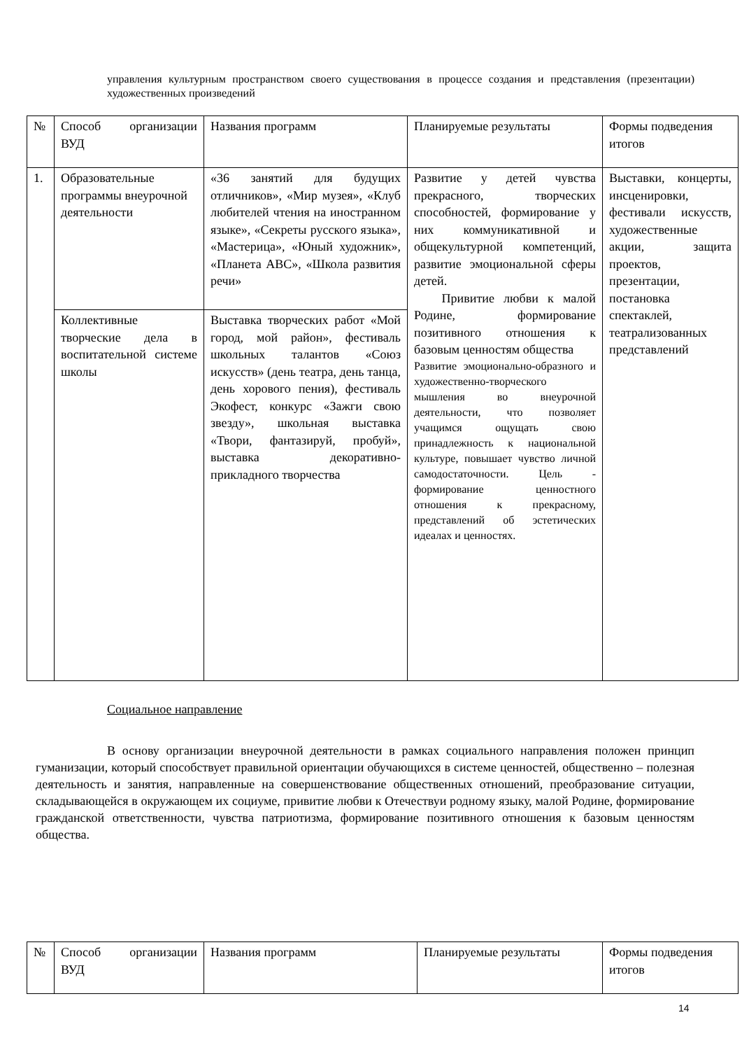управления культурным пространством своего существования в процессе создания и представления (презентации) художественных произведений
| № | Способ организации ВУД | Названия программ | Планируемые результаты | Формы подведения итогов |
| 1. | Образовательные программы внеурочной деятельности | «36 занятий для будущих отличников», «Мир музея», «Клуб любителей чтения на иностранном языке», «Секреты русского языка», «Мастерица», «Юный художник», «Планета ABC», «Школа развития речи» | Развитие у детей чувства прекрасного, творческих способностей, формирование у них коммуникативной и общекультурной компетенций, развитие эмоциональной сферы детей. Привитие любви к малой Родине, формирование позитивного отношения к базовым ценностям общества Развитие эмоционально-образного и художественно-творческого мышления во внеурочной деятельности, что позволяет учащимся ощущать свою принадлежность к национальной культуре, повышает чувство личной самодостаточности. Цель - формирование ценностного отношения к прекрасному, представлений об эстетических идеалах и ценностях. | Выставки, концерты, инсценировки, фестивали искусств, художественные акции, защита проектов, презентации, постановка спектаклей, театрализованных представлений |
| | Коллективные творческие дела в воспитательной системе школы | Выставка творческих работ «Мой город, мой район», фестиваль школьных талантов «Союз искусств» (день театра, день танца, день хорового пения), фестиваль Экофест, конкурс «Зажги свою звезду», школьная выставка «Твори, фантазируй, пробуй», выставка декоративно-прикладного творчества | | |
Социальное направление
В основу организации внеурочной деятельности в рамках социального направления положен принцип гуманизации, который способствует правильной ориентации обучающихся в системе ценностей, общественно – полезная деятельность и занятия, направленные на совершенствование общественных отношений, преобразование ситуации, складывающейся в окружающем их социуме, привитие любви к Отечествуи родному языку, малой Родине, формирование гражданской ответственности, чувства патриотизма, формирование позитивного отношения к базовым ценностям общества.
| № | Способ организации ВУД | Названия программ | Планируемые результаты | Формы подведения итогов |
14